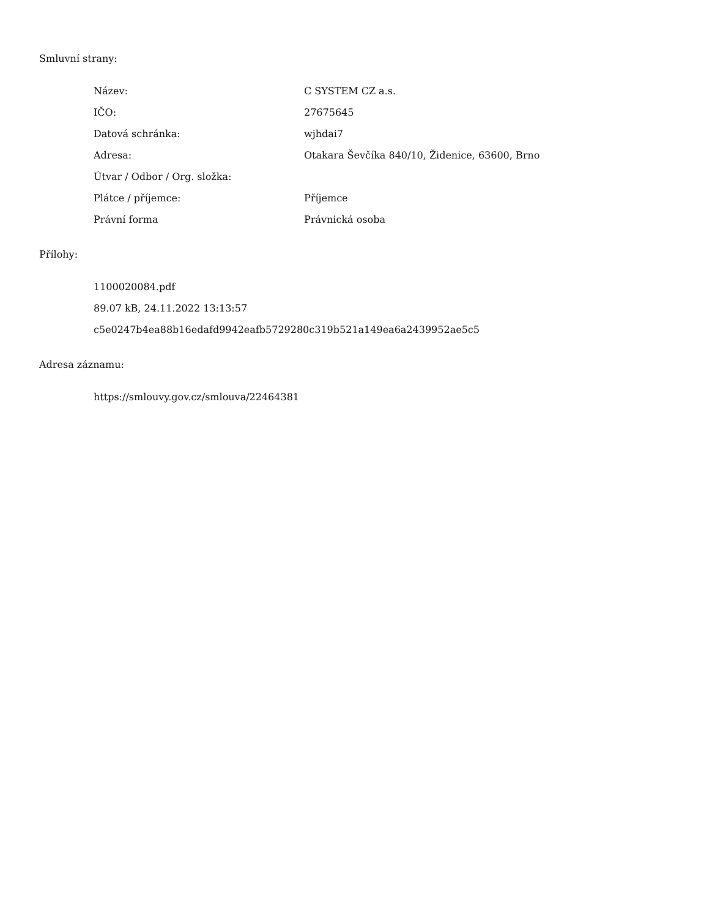Smluvní strany:
| Název: | C SYSTEM CZ a.s. |
| IČO: | 27675645 |
| Datová schránka: | wjhdai7 |
| Adresa: | Otakara Ševčíka 840/10, Židenice, 63600, Brno |
| Útvar / Odbor / Org. složka: | |
| Plátce / příjemce: | Příjemce |
| Právní forma | Právnická osoba |
Přílohy:
1100020084.pdf
89.07 kB, 24.11.2022 13:13:57
c5e0247b4ea88b16edafd9942eafb5729280c319b521a149ea6a2439952ae5c5
Adresa záznamu:
https://smlouvy.gov.cz/smlouva/22464381